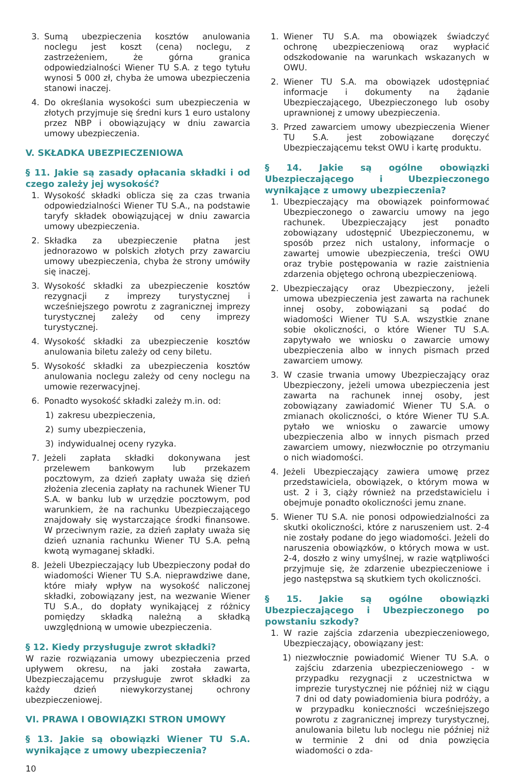3. Sumą ubezpieczenia kosztów anulowania noclegu jest koszt (cena) noclegu, z zastrzeżeniem, że górna granica odpowiedzialności Wiener TU S.A. z tego tytułu wynosi 5 000 zł, chyba że umowa ubezpieczenia stanowi inaczej.
4. Do określania wysokości sum ubezpieczenia w złotych przyjmuje się średni kurs 1 euro ustalony przez NBP i obowiązujący w dniu zawarcia umowy ubezpieczenia.
V. SKŁADKA UBEZPIECZENIOWA
§ 11. Jakie są zasady opłacania składki i od czego zależy jej wysokość?
1. Wysokość składki oblicza się za czas trwania odpowiedzialności Wiener TU S.A., na podstawie taryfy składek obowiązującej w dniu zawarcia umowy ubezpieczenia.
2. Składka za ubezpieczenie płatna jest jednorazowo w polskich złotych przy zawarciu umowy ubezpieczenia, chyba że strony umówiły się inaczej.
3. Wysokość składki za ubezpieczenie kosztów rezygnacji z imprezy turystycznej i wcześniejszego powrotu z zagranicznej imprezy turystycznej zależy od ceny imprezy turystycznej.
4. Wysokość składki za ubezpieczenie kosztów anulowania biletu zależy od ceny biletu.
5. Wysokość składki za ubezpieczenia kosztów anulowania noclegu zależy od ceny noclegu na umowie rezerwacyjnej.
6. Ponadto wysokość składki zależy m.in. od:
1) zakresu ubezpieczenia,
2) sumy ubezpieczenia,
3) indywidualnej oceny ryzyka.
7. Jeżeli zapłata składki dokonywana jest przelewem bankowym lub przekazem pocztowym, za dzień zapłaty uważa się dzień złożenia zlecenia zapłaty na rachunek Wiener TU S.A. w banku lub w urzędzie pocztowym, pod warunkiem, że na rachunku Ubezpieczającego znajdowały się wystarczające środki finansowe. W przeciwnym razie, za dzień zapłaty uważa się dzień uznania rachunku Wiener TU S.A. pełną kwotą wymaganej składki.
8. Jeżeli Ubezpieczający lub Ubezpieczony podał do wiadomości Wiener TU S.A. nieprawdziwe dane, które miały wpływ na wysokość naliczonej składki, zobowiązany jest, na wezwanie Wiener TU S.A., do dopłaty wynikającej z różnicy pomiędzy składką należną a składką uwzględnioną w umowie ubezpieczenia.
§ 12. Kiedy przysługuje zwrot składki?
W razie rozwiązania umowy ubezpieczenia przed upływem okresu, na jaki została zawarta, Ubezpieczającemu przysługuje zwrot składki za każdy dzień niewykorzystanej ochrony ubezpieczeniowej.
VI. PRAWA I OBOWIĄZKI STRON UMOWY
§ 13. Jakie są obowiązki Wiener TU S.A. wynikające z umowy ubezpieczenia?
1. Wiener TU S.A. ma obowiązek świadczyć ochronę ubezpieczeniową oraz wypłacić odszkodowanie na warunkach wskazanych w OWU.
2. Wiener TU S.A. ma obowiązek udostępniać informacje i dokumenty na żądanie Ubezpieczającego, Ubezpieczonego lub osoby uprawnionej z umowy ubezpieczenia.
3. Przed zawarciem umowy ubezpieczenia Wiener TU S.A. jest zobowiązane doręczyć Ubezpieczającemu tekst OWU i kartę produktu.
§ 14. Jakie są ogólne obowiązki Ubezpieczającego i Ubezpieczonego wynikające z umowy ubezpieczenia?
1. Ubezpieczający ma obowiązek poinformować Ubezpieczonego o zawarciu umowy na jego rachunek. Ubezpieczający jest ponadto zobowiązany udostępnić Ubezpieczonemu, w sposób przez nich ustalony, informacje o zawartej umowie ubezpieczenia, treści OWU oraz trybie postępowania w razie zaistnienia zdarzenia objętego ochroną ubezpieczeniową.
2. Ubezpieczający oraz Ubezpieczony, jeżeli umowa ubezpieczenia jest zawarta na rachunek innej osoby, zobowiązani są podać do wiadomości Wiener TU S.A. wszystkie znane sobie okoliczności, o które Wiener TU S.A. zapytywało we wniosku o zawarcie umowy ubezpieczenia albo w innych pismach przed zawarciem umowy.
3. W czasie trwania umowy Ubezpieczający oraz Ubezpieczony, jeżeli umowa ubezpieczenia jest zawarta na rachunek innej osoby, jest zobowiązany zawiadomić Wiener TU S.A. o zmianach okoliczności, o które Wiener TU S.A. pytało we wniosku o zawarcie umowy ubezpieczenia albo w innych pismach przed zawarciem umowy, niezwłocznie po otrzymaniu o nich wiadomości.
4. Jeżeli Ubezpieczający zawiera umowę przez przedstawiciela, obowiązek, o którym mowa w ust. 2 i 3, ciąży również na przedstawicielu i obejmuje ponadto okoliczności jemu znane.
5. Wiener TU S.A. nie ponosi odpowiedzialności za skutki okoliczności, które z naruszeniem ust. 2-4 nie zostały podane do jego wiadomości. Jeżeli do naruszenia obowiązków, o których mowa w ust. 2-4, doszło z winy umyślnej, w razie wątpliwości przyjmuje się, że zdarzenie ubezpieczeniowe i jego następstwa są skutkiem tych okoliczności.
§ 15. Jakie są ogólne obowiązki Ubezpieczającego i Ubezpieczonego po powstaniu szkody?
1. W razie zajścia zdarzenia ubezpieczeniowego, Ubezpieczający, obowiązany jest:
1) niezwłocznie powiadomić Wiener TU S.A. o zajściu zdarzenia ubezpieczeniowego - w przypadku rezygnacji z uczestnictwa w imprezie turystycznej nie później niż w ciągu 7 dni od daty powiadomienia biura podróży, a w przypadku konieczności wcześniejszego powrotu z zagranicznej imprezy turystycznej, anulowania biletu lub noclegu nie później niż w terminie 2 dni od dnia powzięcia wiadomości o zda-
10